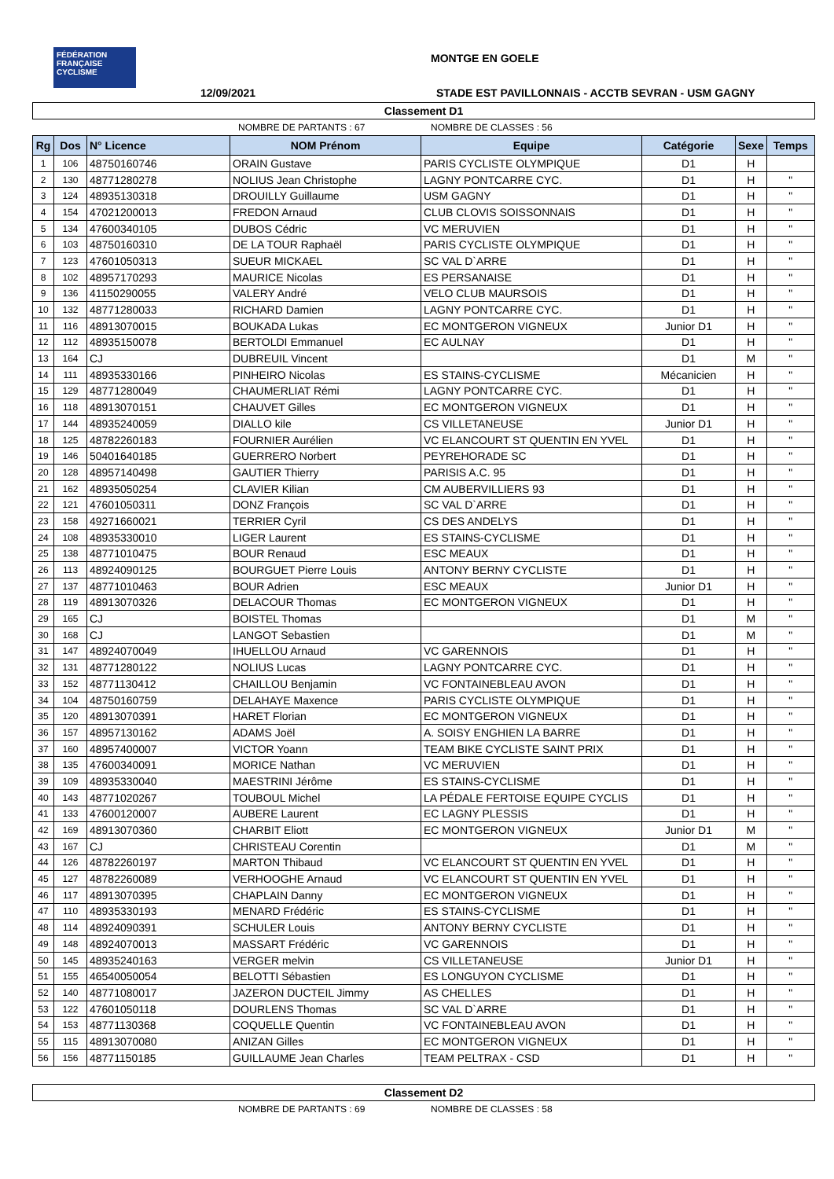FÉDÉRATION FRANÇAISE CYCLISME
MONTGE EN GOELE
12/09/2021
STADE EST PAVILLONNAIS - ACCTB SEVRAN - USM GAGNY
Classement D1
NOMBRE DE PARTANTS : 67 NOMBRE DE CLASSES : 56
| Rg | Dos | N° Licence | NOM Prénom | Equipe | Catégorie | Sexe | Temps |
| --- | --- | --- | --- | --- | --- | --- | --- |
| 1 | 106 | 48750160746 | ORAIN Gustave | PARIS CYCLISTE OLYMPIQUE | D1 | H | |
| 2 | 130 | 48771280278 | NOLIUS Jean Christophe | LAGNY PONTCARRE CYC. | D1 | H | " |
| 3 | 124 | 48935130318 | DROUILLY Guillaume | USM GAGNY | D1 | H | " |
| 4 | 154 | 47021200013 | FREDON Arnaud | CLUB CLOVIS SOISSONNAIS | D1 | H | " |
| 5 | 134 | 47600340105 | DUBOS Cédric | VC MERUVIEN | D1 | H | " |
| 6 | 103 | 48750160310 | DE LA TOUR Raphaël | PARIS CYCLISTE OLYMPIQUE | D1 | H | " |
| 7 | 123 | 47601050313 | SUEUR MICKAEL | SC VAL D`ARRE | D1 | H | " |
| 8 | 102 | 48957170293 | MAURICE Nicolas | ES PERSANAISE | D1 | H | " |
| 9 | 136 | 41150290055 | VALERY André | VELO CLUB MAURSOIS | D1 | H | " |
| 10 | 132 | 48771280033 | RICHARD Damien | LAGNY PONTCARRE CYC. | D1 | H | " |
| 11 | 116 | 48913070015 | BOUKADA Lukas | EC MONTGERON VIGNEUX | Junior D1 | H | " |
| 12 | 112 | 48935150078 | BERTOLDI Emmanuel | EC AULNAY | D1 | H | " |
| 13 | 164 | CJ | DUBREUIL Vincent | | D1 | M | " |
| 14 | 111 | 48935330166 | PINHEIRO Nicolas | ES STAINS-CYCLISME | Mécanicien | H | " |
| 15 | 129 | 48771280049 | CHAUMERLIAT Rémi | LAGNY PONTCARRE CYC. | D1 | H | " |
| 16 | 118 | 48913070151 | CHAUVET Gilles | EC MONTGERON VIGNEUX | D1 | H | " |
| 17 | 144 | 48935240059 | DIALLO kile | CS VILLETANEUSE | Junior D1 | H | " |
| 18 | 125 | 48782260183 | FOURNIER Aurélien | VC ELANCOURT ST QUENTIN EN YVEL | D1 | H | " |
| 19 | 146 | 50401640185 | GUERRERO Norbert | PEYREHORADE SC | D1 | H | " |
| 20 | 128 | 48957140498 | GAUTIER Thierry | PARISIS A.C. 95 | D1 | H | " |
| 21 | 162 | 48935050254 | CLAVIER Kilian | CM AUBERVILLIERS 93 | D1 | H | " |
| 22 | 121 | 47601050311 | DONZ François | SC VAL D`ARRE | D1 | H | " |
| 23 | 158 | 49271660021 | TERRIER Cyril | CS DES ANDELYS | D1 | H | " |
| 24 | 108 | 48935330010 | LIGER Laurent | ES STAINS-CYCLISME | D1 | H | " |
| 25 | 138 | 48771010475 | BOUR Renaud | ESC MEAUX | D1 | H | " |
| 26 | 113 | 48924090125 | BOURGUET Pierre Louis | ANTONY BERNY CYCLISTE | D1 | H | " |
| 27 | 137 | 48771010463 | BOUR Adrien | ESC MEAUX | Junior D1 | H | " |
| 28 | 119 | 48913070326 | DELACOUR Thomas | EC MONTGERON VIGNEUX | D1 | H | " |
| 29 | 165 | CJ | BOISTEL Thomas | | D1 | M | " |
| 30 | 168 | CJ | LANGOT Sebastien | | D1 | M | " |
| 31 | 147 | 48924070049 | IHUELLOU Arnaud | VC GARENNOIS | D1 | H | " |
| 32 | 131 | 48771280122 | NOLIUS Lucas | LAGNY PONTCARRE CYC. | D1 | H | " |
| 33 | 152 | 48771130412 | CHAILLOU Benjamin | VC FONTAINEBLEAU AVON | D1 | H | " |
| 34 | 104 | 48750160759 | DELAHAYE Maxence | PARIS CYCLISTE OLYMPIQUE | D1 | H | " |
| 35 | 120 | 48913070391 | HARET Florian | EC MONTGERON VIGNEUX | D1 | H | " |
| 36 | 157 | 48957130162 | ADAMS Joël | A. SOISY ENGHIEN LA BARRE | D1 | H | " |
| 37 | 160 | 48957400007 | VICTOR Yoann | TEAM BIKE CYCLISTE SAINT PRIX | D1 | H | " |
| 38 | 135 | 47600340091 | MORICE Nathan | VC MERUVIEN | D1 | H | " |
| 39 | 109 | 48935330040 | MAESTRINI Jérôme | ES STAINS-CYCLISME | D1 | H | " |
| 40 | 143 | 48771020267 | TOUBOUL Michel | LA PÉDALE FERTOISE EQUIPE CYCLIS | D1 | H | " |
| 41 | 133 | 47600120007 | AUBERE Laurent | EC LAGNY PLESSIS | D1 | H | " |
| 42 | 169 | 48913070360 | CHARBIT Eliott | EC MONTGERON VIGNEUX | Junior D1 | M | " |
| 43 | 167 | CJ | CHRISTEAU Corentin | | D1 | M | " |
| 44 | 126 | 48782260197 | MARTON Thibaud | VC ELANCOURT ST QUENTIN EN YVEL | D1 | H | " |
| 45 | 127 | 48782260089 | VERHOOGHE Arnaud | VC ELANCOURT ST QUENTIN EN YVEL | D1 | H | " |
| 46 | 117 | 48913070395 | CHAPLAIN Danny | EC MONTGERON VIGNEUX | D1 | H | " |
| 47 | 110 | 48935330193 | MENARD Frédéric | ES STAINS-CYCLISME | D1 | H | " |
| 48 | 114 | 48924090391 | SCHULER Louis | ANTONY BERNY CYCLISTE | D1 | H | " |
| 49 | 148 | 48924070013 | MASSART Frédéric | VC GARENNOIS | D1 | H | " |
| 50 | 145 | 48935240163 | VERGER melvin | CS VILLETANEUSE | Junior D1 | H | " |
| 51 | 155 | 46540050054 | BELOTTI Sébastien | ES LONGUYON CYCLISME | D1 | H | " |
| 52 | 140 | 48771080017 | JAZERON DUCTEIL Jimmy | AS CHELLES | D1 | H | " |
| 53 | 122 | 47601050118 | DOURLENS Thomas | SC VAL D`ARRE | D1 | H | " |
| 54 | 153 | 48771130368 | COQUELLE Quentin | VC FONTAINEBLEAU AVON | D1 | H | " |
| 55 | 115 | 48913070080 | ANIZAN Gilles | EC MONTGERON VIGNEUX | D1 | H | " |
| 56 | 156 | 48771150185 | GUILLAUME Jean Charles | TEAM PELTRAX - CSD | D1 | H | " |
Classement D2
NOMBRE DE PARTANTS : 69 NOMBRE DE CLASSES : 58